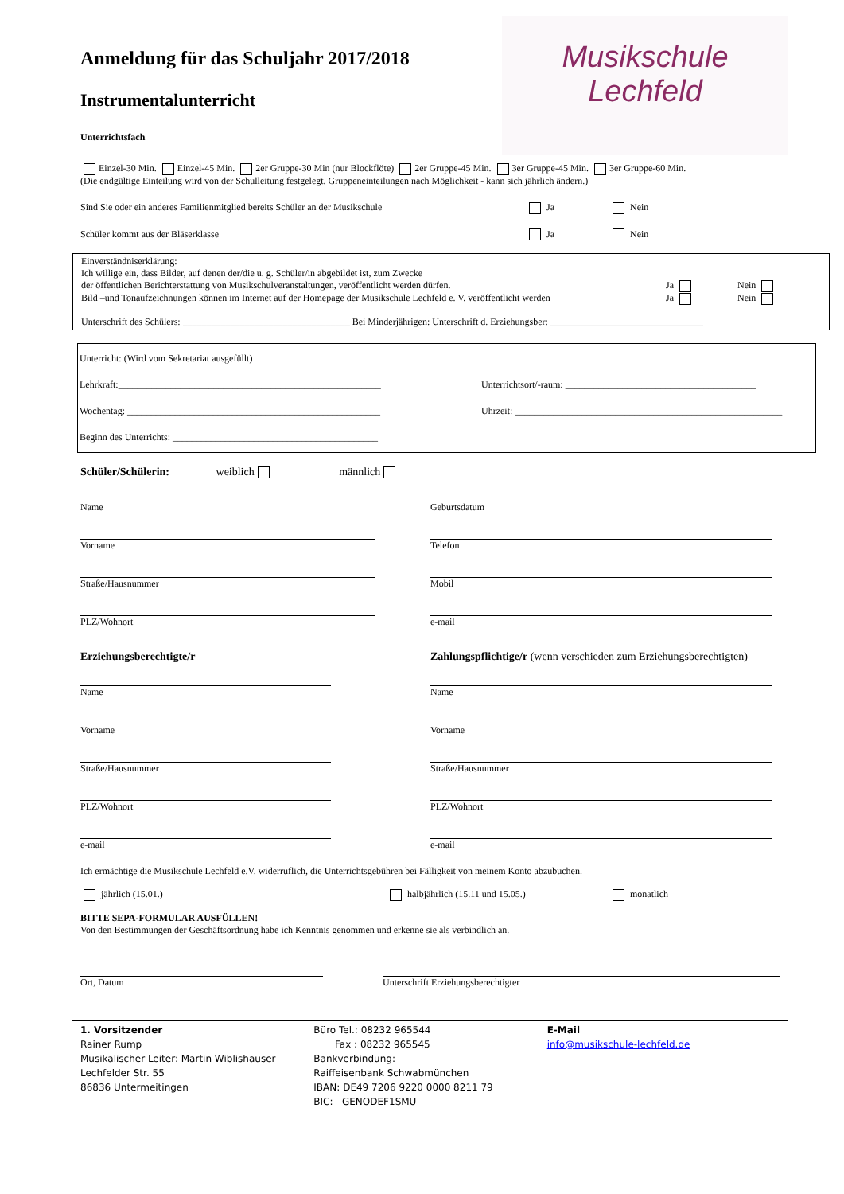Musikschule
Lechfeld
Anmeldung für das Schuljahr 2017/2018
Instrumentalunterricht
Unterrichtsfach
Einzel-30 Min. Einzel-45 Min. 2er Gruppe-30 Min (nur Blockflöte) 2er Gruppe-45 Min. 3er Gruppe-45 Min. 3er Gruppe-60 Min.
(Die endgültige Einteilung wird von der Schulleitung festgelegt, Gruppeneinteilungen nach Möglichkeit - kann sich jährlich ändern.)
Sind Sie oder ein anderes Familienmitglied bereits Schüler an der Musikschule Ja Nein
Schüler kommt aus der Bläserklasse Ja Nein
Einverständniserklärung:
Ich willige ein, dass Bilder, auf denen der/die u. g. Schüler/in abgebildet ist, zum Zwecke
der öffentlichen Berichterstattung von Musikschulveranstaltungen, veröffentlicht werden dürfen. Ja Nein
Bild –und Tonaufzeichnungen können im Internet auf der Homepage der Musikschule Lechfeld e. V. veröffentlicht werden
Ja Nein
Unterschrift des Schülers: ___________________________________ Bei Minderjährigen: Unterschrift d. Erziehungsber: ________________________________
Unterricht: (Wird vom Sekretariat ausgefüllt)
Lehrkraft:_______________________________________________________ Unterrichtsort/-raum: ________________________________________
Wochentag: _____________________________________________________ Uhrzeit: ________________________________________________________
Beginn des Unterrichts: ___________________________________________
Schüler/Schülerin: weiblich männlich
Name
Vorname
Straße/Hausnummer
PLZ/Wohnort
Geburtsdatum
Telefon
Mobil
e-mail
Erziehungsberechtigte/r Zahlungspflichtige/r (wenn verschieden zum Erziehungsberechtigten)
Name
Vorname
Straße/Hausnummer
PLZ/Wohnort
e-mail
Name
Vorname
Straße/Hausnummer
PLZ/Wohnort
e-mail
Ich ermächtige die Musikschule Lechfeld e.V. widerruflich, die Unterrichtsgebühren bei Fälligkeit von meinem Konto abzubuchen.
jährlich (15.01.) halbjährlich (15.11 und 15.05.) monatlich
BITTE SEPA-FORMULAR AUSFÜLLEN!
Von den Bestimmungen der Geschäftsordnung habe ich Kenntnis genommen und erkenne sie als verbindlich an.
Ort, Datum Unterschrift Erziehungsberechtigter
1. Vorsitzender
Rainer Rump
Musikalischer Leiter: Martin Wiblishauser
Lechfelder Str. 55
86836 Untermeitingen
Büro Tel.: 08232 965544
Fax : 08232 965545
Bankverbindung:
Raiffeisenbank Schwabmünchen
IBAN: DE49 7206 9220 0000 8211 79
BIC: GENODEF1SMU
E-Mail
info@musikschule-lechfeld.de